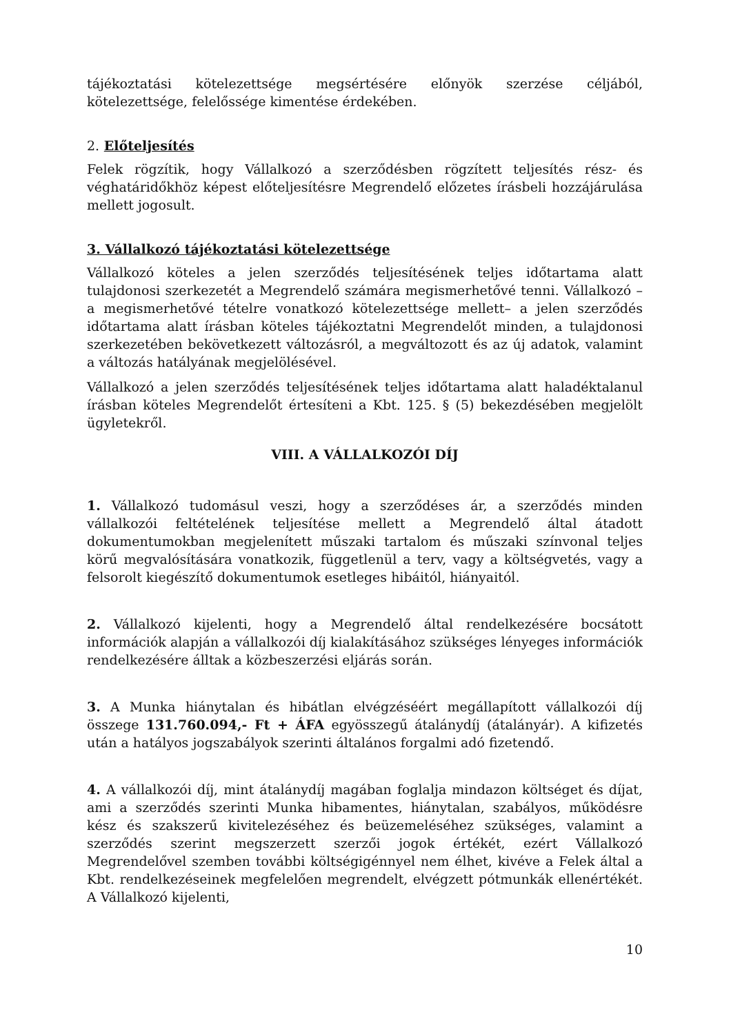tájékoztatási kötelezettsége megsértésére előnyök szerzése céljából, kötelezettsége, felelőssége kimentése érdekében.
2. Előteljesítés
Felek rögzítik, hogy Vállalkozó a szerződésben rögzített teljesítés rész- és véghatáridőkhöz képest előteljesítésre Megrendelő előzetes írásbeli hozzájárulása mellett jogosult.
3. Vállalkozó tájékoztatási kötelezettsége
Vállalkozó köteles a jelen szerződés teljesítésének teljes időtartama alatt tulajdonosi szerkezetét a Megrendelő számára megismerhetővé tenni. Vállalkozó – a megismerhetővé tételre vonatkozó kötelezettsége mellett– a jelen szerződés időtartama alatt írásban köteles tájékoztatni Megrendelőt minden, a tulajdonosi szerkezetében bekövetkezett változásról, a megváltozott és az új adatok, valamint a változás hatályának megjelölésével.
Vállalkozó a jelen szerződés teljesítésének teljes időtartama alatt haladéktalanul írásban köteles Megrendelőt értesíteni a Kbt. 125. § (5) bekezdésében megjelölt ügyletekről.
VIII. A VÁLLALKOZÓI DÍJ
1. Vállalkozó tudomásul veszi, hogy a szerződéses ár, a szerződés minden vállalkozói feltételének teljesítése mellett a Megrendelő által átadott dokumentumokban megjelenített műszaki tartalom és műszaki színvonal teljes körű megvalósítására vonatkozik, függetlenül a terv, vagy a költségvetés, vagy a felsorolt kiegészítő dokumentumok esetleges hibáitól, hiányaitól.
2. Vállalkozó kijelenti, hogy a Megrendelő által rendelkezésére bocsátott információk alapján a vállalkozói díj kialakításához szükséges lényeges információk rendelkezésére álltak a közbeszerzési eljárás során.
3. A Munka hiánytalan és hibátlan elvégzéséért megállapított vállalkozói díj összege 131.760.094,- Ft + ÁFA egyösszegű átalánydíj (átalányár). A kifizetés után a hatályos jogszabályok szerinti általános forgalmi adó fizetendő.
4. A vállalkozói díj, mint átalánydíj magában foglalja mindazon költséget és díjat, ami a szerződés szerinti Munka hibamentes, hiánytalan, szabályos, működésre kész és szakszerű kivitelezéséhez és beüzemeléséhez szükséges, valamint a szerződés szerint megszerzett szerzői jogok értékét, ezért Vállalkozó Megrendelővel szemben további költségigénnyel nem élhet, kivéve a Felek által a Kbt. rendelkezéseinek megfelelően megrendelt, elvégzett pótmunkák ellenértékét. A Vállalkozó kijelenti,
10